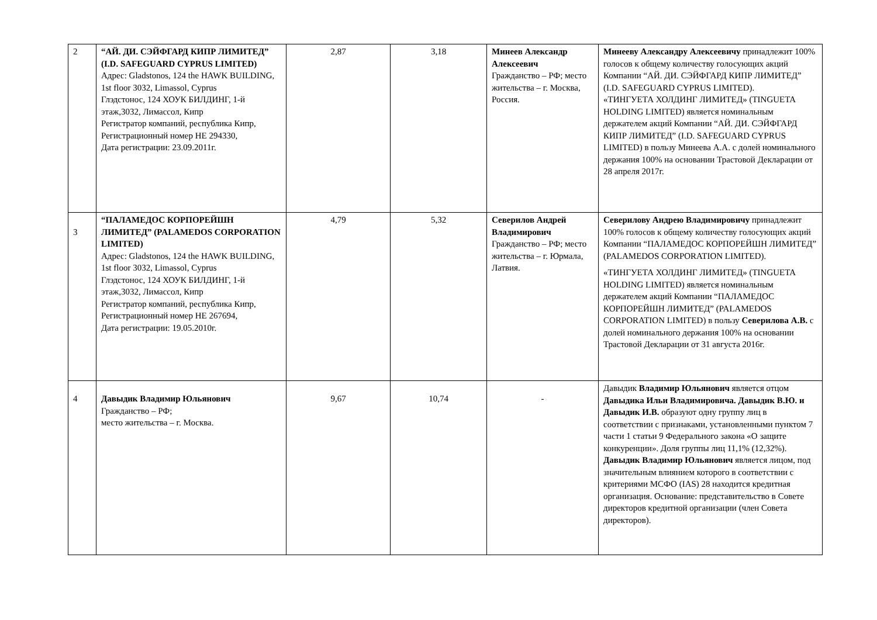| 2 | “АЙ. ДИ. СЭЙФГАРД КИПР ЛИМИТЕД” (I.D. SAFEGUARD CYPRUS LIMITED) Адрес: Gladstonos, 124 the HAWK BUILDING, 1st floor 3032, Limassol, Cyprus Глэдстонос, 124 ХОУК БИЛДИНГ, 1-й этаж,3032, Лимассол, Кипр Регистратор компаний, республика Кипр, Регистрационный номер HE 294330, Дата регистрации: 23.09.2011г. | 2,87 | 3,18 | Минеев Александр Алексеевич Гражданство – РФ; место жительства – г. Москва, Россия. | Минееву Александру Алексеевичу принадлежит 100% голосов к общему количеству голосующих акций Компании “АЙ. ДИ. СЭЙФГАРД КИПР ЛИМИТЕД” (I.D. SAFEGUARD CYPRUS LIMITED). «ТИНГУЕТА ХОЛДИНГ ЛИМИТЕД» (TINGUETA HOLDING LIMITED) является номинальным держателем акций Компании “АЙ. ДИ. СЭЙФГАРД КИПР ЛИМИТЕД” (I.D. SAFEGUARD CYPRUS LIMITED) в пользу Минеева А.А. с долей номинального держания 100% на основании Трастовой Декларации от 28 апреля 2017г. |
| 3 | “ПАЛАМЕДОС КОРПОРЕЙШН ЛИМИТЕД” (PALAMEDOS CORPORATION LIMITED) Адрес: Gladstonos, 124 the HAWK BUILDING, 1st floor 3032, Limassol, Cyprus Глэдстонос, 124 ХОУК БИЛДИНГ, 1-й этаж,3032, Лимассол, Кипр Регистратор компаний, республика Кипр, Регистрационный номер HE 267694, Дата регистрации: 19.05.2010г. | 4,79 | 5,32 | Северилов Андрей Владимирович Гражданство – РФ; место жительства – г. Юрмала, Латвия. | Северилову Андрею Владимировичу принадлежит 100% голосов к общему количеству голосующих акций Компании “ПАЛАМЕДОС КОРПОРЕЙШН ЛИМИТЕД” (PALAMEDOS CORPORATION LIMITED). «ТИНГУЕТА ХОЛДИНГ ЛИМИТЕД» (TINGUETA HOLDING LIMITED) является номинальным держателем акций Компании “ПАЛАМЕДОС КОРПОРЕЙШН ЛИМИТЕД” (PALAMEDOS CORPORATION LIMITED) в пользу Северилова А.В. с долей номинального держания 100% на основании Трастовой Декларации от 31 августа 2016г. |
| 4 | Давыдик Владимир Юльянович Гражданство – РФ; место жительства – г. Москва. | 9,67 | 10,74 | - | Давыдик Владимир Юльянович является отцом Давыдика Ильи Владимировича. Давыдик В.Ю. и Давыдик И.В. образуют одну группу лиц в соответствии с признаками, установленными пунктом 7 части 1 статьи 9 Федерального закона «О защите конкуренции». Доля группы лиц 11,1% (12,32%). Давыдик Владимир Юльянович является лицом, под значительным влиянием которого в соответствии с критериями МСФО (IAS) 28 находится кредитная организация. Основание: представительство в Совете директоров кредитной организации (член Совета директоров). |